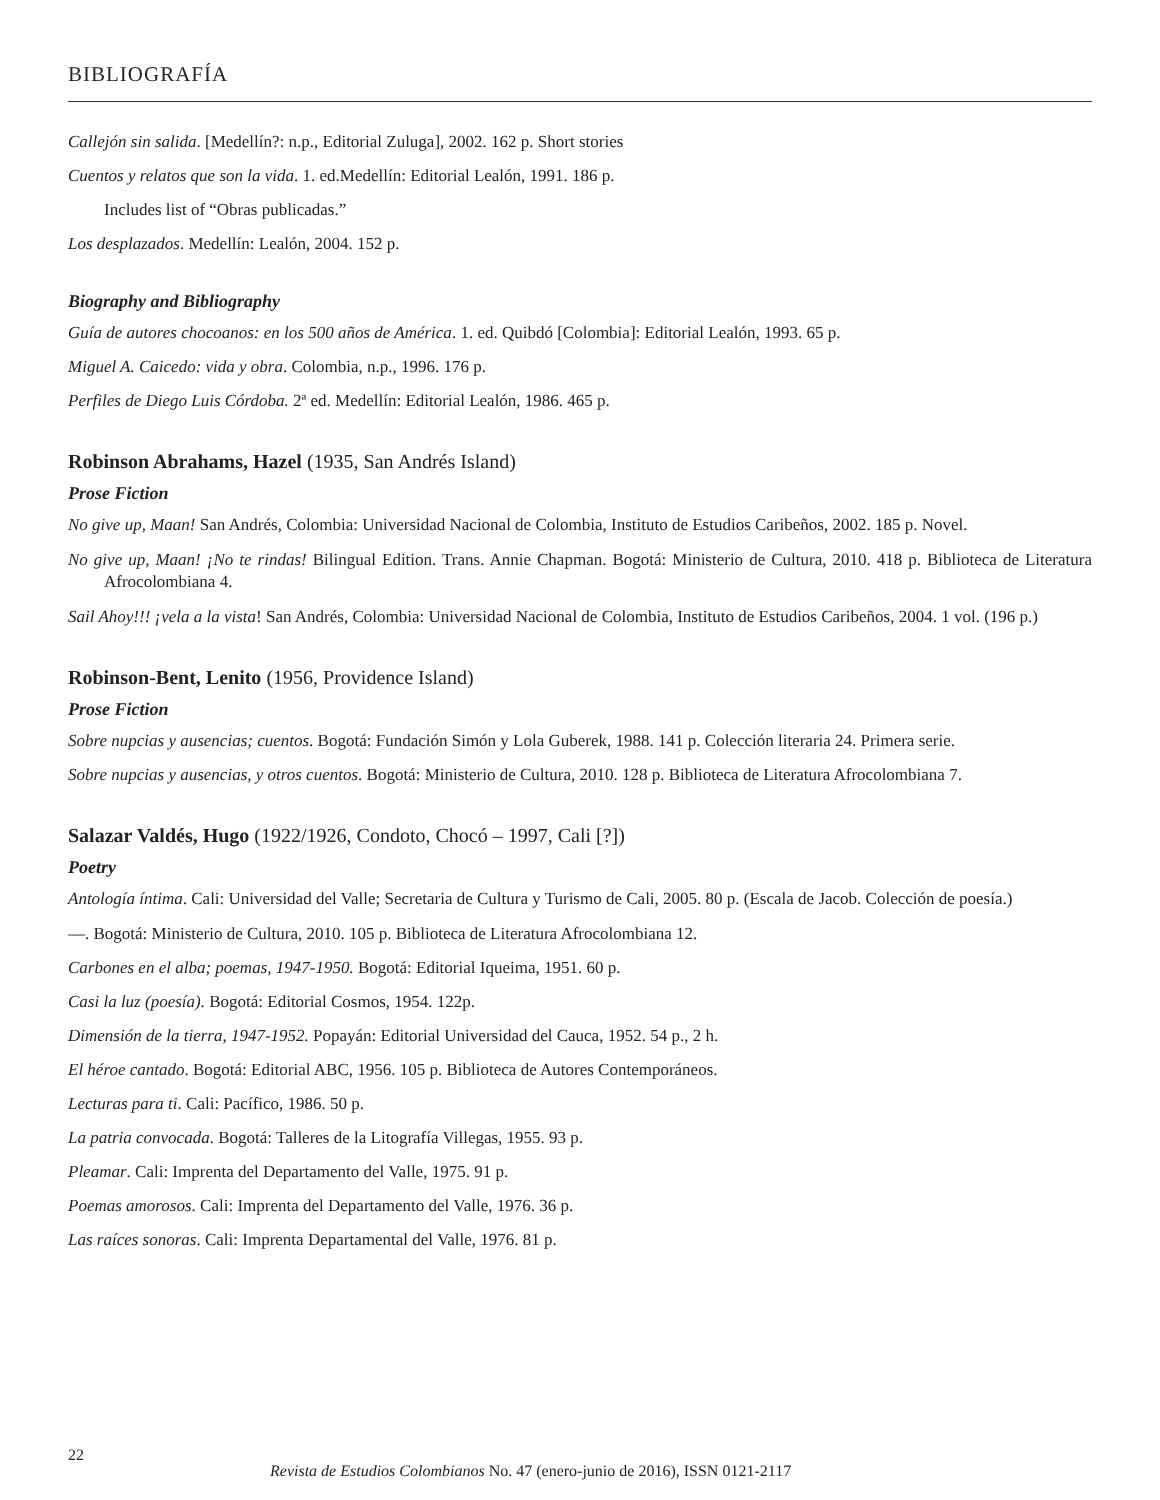BIBLIOGRAFÍA
Callejón sin salida. [Medellín?: n.p., Editorial Zuluga], 2002. 162 p. Short stories
Cuentos y relatos que son la vida. 1. ed.Medellín: Editorial Lealón, 1991. 186 p.
Includes list of “Obras publicadas.”
Los desplazados. Medellín: Lealón, 2004. 152 p.
Biography and Bibliography
Guía de autores chocoanos: en los 500 años de América. 1. ed. Quibdó [Colombia]: Editorial Lealón, 1993. 65 p.
Miguel A. Caicedo: vida y obra. Colombia, n.p., 1996. 176 p.
Perfiles de Diego Luis Córdoba. 2ª ed. Medellín: Editorial Lealón, 1986. 465 p.
Robinson Abrahams, Hazel (1935, San Andrés Island)
Prose Fiction
No give up, Maan! San Andrés, Colombia: Universidad Nacional de Colombia, Instituto de Estudios Caribeños, 2002. 185 p. Novel.
No give up, Maan! ¡No te rindas! Bilingual Edition. Trans. Annie Chapman. Bogotá: Ministerio de Cultura, 2010. 418 p. Biblioteca de Literatura Afrocolombiana 4.
Sail Ahoy!!! ¡vela a la vista! San Andrés, Colombia: Universidad Nacional de Colombia, Instituto de Estudios Caribeños, 2004. 1 vol. (196 p.)
Robinson-Bent, Lenito (1956, Providence Island)
Prose Fiction
Sobre nupcias y ausencias; cuentos. Bogotá: Fundación Simón y Lola Guberek, 1988. 141 p. Colección literaria 24. Primera serie.
Sobre nupcias y ausencias, y otros cuentos. Bogotá: Ministerio de Cultura, 2010. 128 p. Biblioteca de Literatura Afrocolombiana 7.
Salazar Valdés, Hugo (1922/1926, Condoto, Chocó – 1997, Cali [?])
Poetry
Antología íntima. Cali: Universidad del Valle; Secretaria de Cultura y Turismo de Cali, 2005. 80 p. (Escala de Jacob. Colección de poesía.)
—. Bogotá: Ministerio de Cultura, 2010. 105 p. Biblioteca de Literatura Afrocolombiana 12.
Carbones en el alba; poemas, 1947-1950. Bogotá: Editorial Iqueima, 1951. 60 p.
Casi la luz (poesía). Bogotá: Editorial Cosmos, 1954. 122p.
Dimensión de la tierra, 1947-1952. Popayán: Editorial Universidad del Cauca, 1952. 54 p., 2 h.
El héroe cantado. Bogotá: Editorial ABC, 1956. 105 p. Biblioteca de Autores Contemporáneos.
Lecturas para ti. Cali: Pacífico, 1986. 50 p.
La patria convocada. Bogotá: Talleres de la Litografía Villegas, 1955. 93 p.
Pleamar. Cali: Imprenta del Departamento del Valle, 1975. 91 p.
Poemas amorosos. Cali: Imprenta del Departamento del Valle, 1976. 36 p.
Las raíces sonoras. Cali: Imprenta Departamental del Valle, 1976. 81 p.
22
Revista de Estudios Colombianos No. 47 (enero-junio de 2016), ISSN 0121-2117